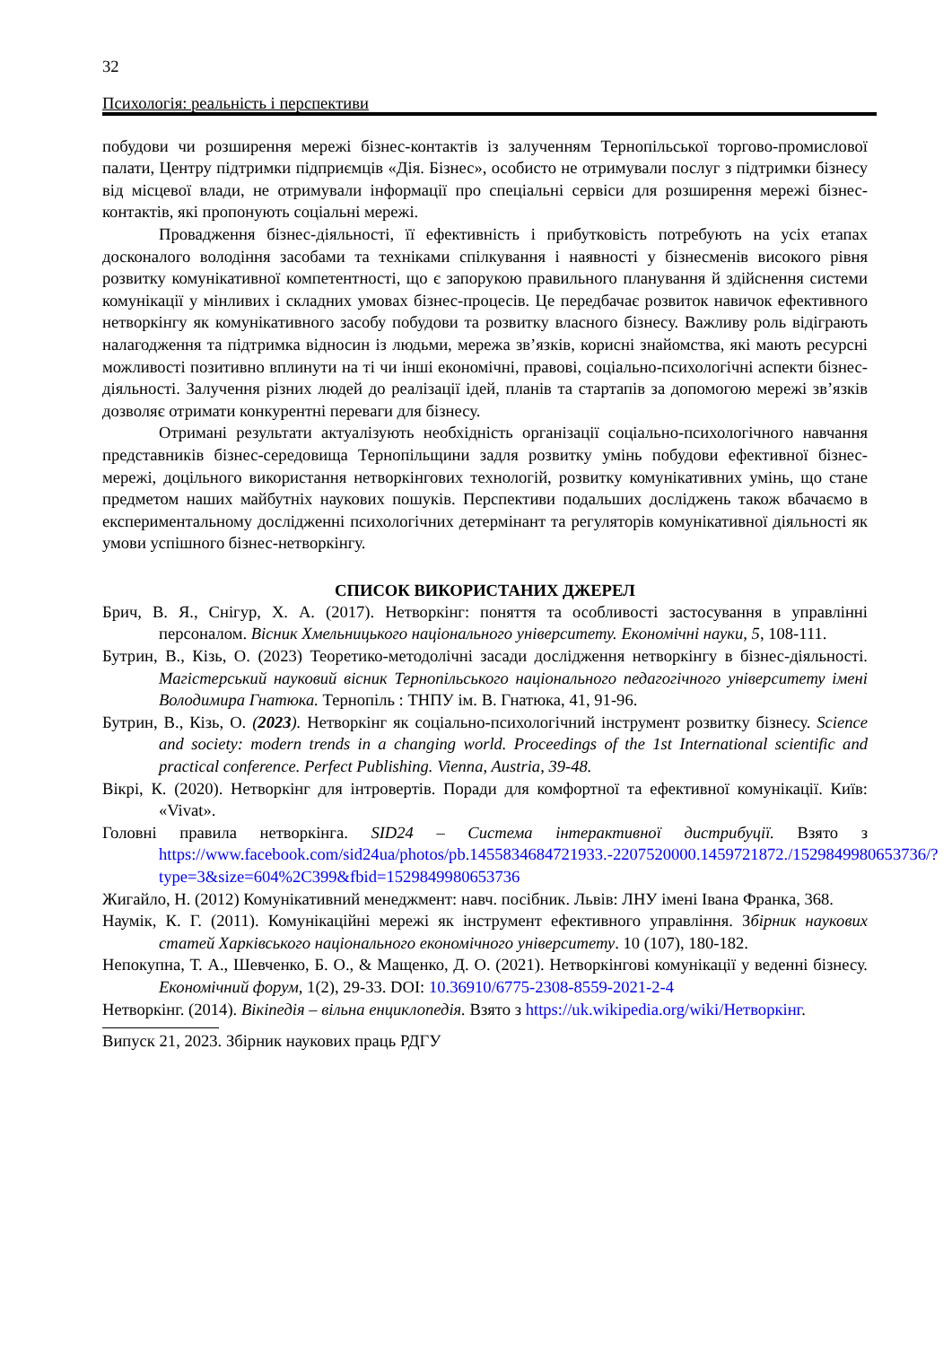32
Психологія: реальність і перспективи
побудови чи розширення мережі бізнес-контактів із залученням Тернопільської торгово-промислової палати, Центру підтримки підприємців «Дія. Бізнес», особисто не отримували послуг з підтримки бізнесу від місцевої влади, не отримували інформації про спеціальні сервіси для розширення мережі бізнес-контактів, які пропонують соціальні мережі.
Провадження бізнес-діяльності, її ефективність і прибутковість потребують на усіх етапах досконалого володіння засобами та техніками спілкування і наявності у бізнесменів високого рівня розвитку комунікативної компетентності, що є запорукою правильного планування й здійснення системи комунікації у мінливих і складних умовах бізнес-процесів. Це передбачає розвиток навичок ефективного нетворкінгу як комунікативного засобу побудови та розвитку власного бізнесу. Важливу роль відіграють налагодження та підтримка відносин із людьми, мережа зв’язків, корисні знайомства, які мають ресурсні можливості позитивно вплинути на ті чи інші економічні, правові, соціально-психологічні аспекти бізнес-діяльності. Залучення різних людей до реалізації ідей, планів та стартапів за допомогою мережі зв’язків дозволяє отримати конкурентні переваги для бізнесу.
Отримані результати актуалізують необхідність організації соціально-психологічного навчання представників бізнес-середовища Тернопільщини задля розвитку умінь побудови ефективної бізнес-мережі, доцільного використання нетворкінгових технологій, розвитку комунікативних умінь, що стане предметом наших майбутніх наукових пошуків. Перспективи подальших досліджень також вбачаємо в експериментальному дослідженні психологічних детермінант та регуляторів комунікативної діяльності як умови успішного бізнес-нетворкінгу.
СПИСОК ВИКОРИСТАНИХ ДЖЕРЕЛ
Брич, В. Я., Снігур, Х. А. (2017). Нетворкінг: поняття та особливості застосування в управлінні персоналом. Вісник Хмельницького національного університету. Економічні науки, 5, 108-111.
Бутрин, В., Кізь, О. (2023) Теоретико-методолічні засади дослідження нетворкінгу в бізнес-діяльності. Магістерський науковий вісник Тернопільського національного педагогічного університету імені Володимира Гнатюка. Тернопіль : ТНПУ ім. В. Гнатюка, 41, 91-96.
Бутрин, В., Кізь, О. (2023). Нетворкінг як соціально-психологічний інструмент розвитку бізнесу. Science and society: modern trends in a changing world. Proceedings of the 1st International scientific and practical conference. Perfect Publishing. Vienna, Austria, 39-48.
Вікрі, К. (2020). Нетворкінг для інтровертів. Поради для комфортної та ефективної комунікації. Київ: «Vivat».
Головні правила нетворкінга. SID24 – Система інтерактивної дистрибуції. Взято з https://www.facebook.com/sid24ua/photos/pb.1455834684721933.-2207520000.1459721872./1529849980653736/?type=3&size=604%2C399&fbid=1529849980653736
Жигайло, Н. (2012) Комунікативний менеджмент: навч. посібник. Львів: ЛНУ імені Івана Франка, 368.
Наумік, К. Г. (2011). Комунікаційні мережі як інструмент ефективного управління. Збірник наукових статей Харківського національного економічного університету. 10 (107), 180-182.
Непокупна, Т. А., Шевченко, Б. О., & Мащенко, Д. О. (2021). Нетворкінгові комунікації у веденні бізнесу. Економічний форум, 1(2), 29-33. DOI: 10.36910/6775-2308-8559-2021-2-4
Нетворкінг. (2014). Вікіпедія – вільна енциклопедія. Взято з https://uk.wikipedia.org/wiki/Нетворкінг.
Випуск 21, 2023. Збірник наукових праць РДГУ